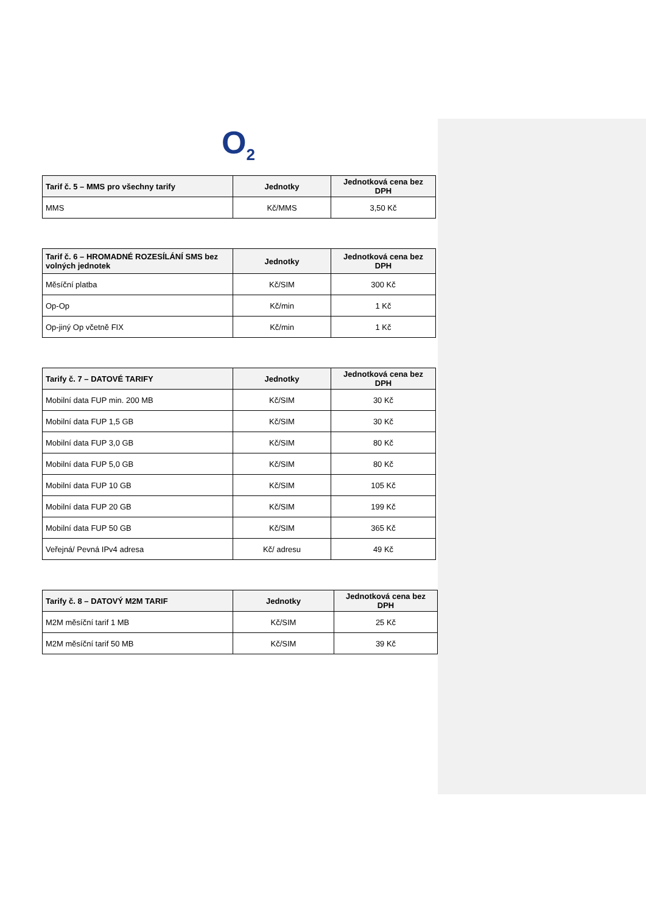O<sub>2</sub>
| Tarif č. 5 – MMS pro všechny tarify | Jednotky | Jednotková cena bez DPH |
| --- | --- | --- |
| MMS | Kč/MMS | 3,50 Kč |
| Tarif č. 6 – HROMADNÉ ROZESÍLÁNÍ SMS bez volných jednotek | Jednotky | Jednotková cena bez DPH |
| --- | --- | --- |
| Měsíční platba | Kč/SIM | 300 Kč |
| Op-Op | Kč/min | 1 Kč |
| Op-jiný Op včetně FIX | Kč/min | 1 Kč |
| Tarify č. 7 – DATOVÉ TARIFY | Jednotky | Jednotková cena bez DPH |
| --- | --- | --- |
| Mobilní data FUP min. 200 MB | Kč/SIM | 30 Kč |
| Mobilní data FUP 1,5 GB | Kč/SIM | 30 Kč |
| Mobilní data FUP 3,0 GB | Kč/SIM | 80 Kč |
| Mobilní data FUP 5,0 GB | Kč/SIM | 80 Kč |
| Mobilní data FUP 10 GB | Kč/SIM | 105 Kč |
| Mobilní data FUP 20 GB | Kč/SIM | 199 Kč |
| Mobilní data FUP 50 GB | Kč/SIM | 365 Kč |
| Veřejná/ Pevná IPv4 adresa | Kč/ adresu | 49 Kč |
| Tarify č. 8 – DATOVÝ M2M TARIF | Jednotky | Jednotková cena bez DPH |
| --- | --- | --- |
| M2M měsíční tarif 1 MB | Kč/SIM | 25 Kč |
| M2M měsíční tarif 50 MB | Kč/SIM | 39 Kč |